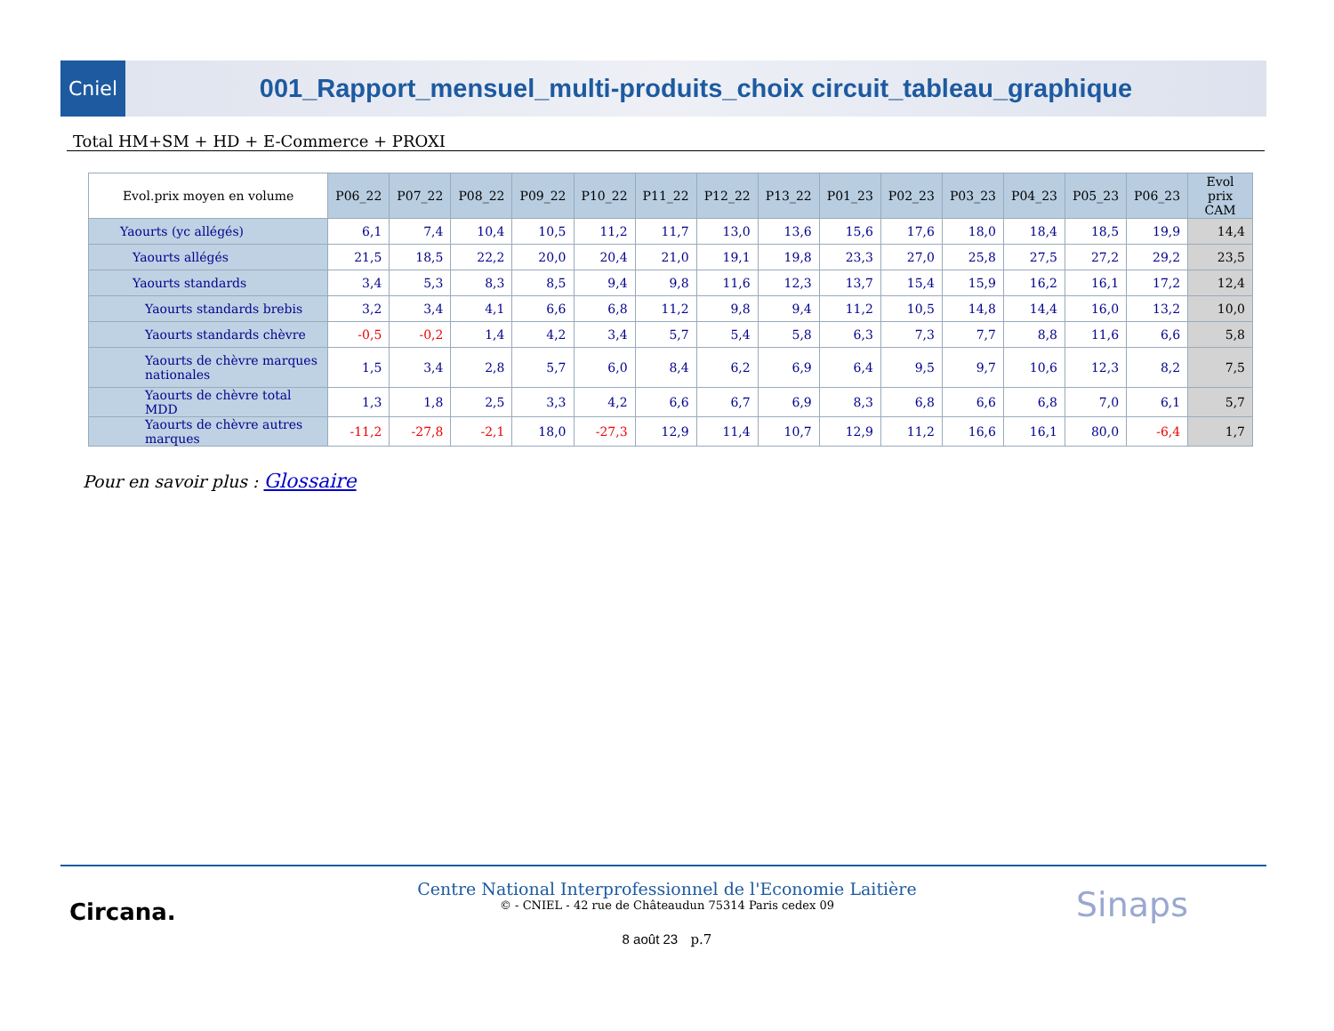Cniel
001_Rapport_mensuel_multi-produits_choix circuit_tableau_graphique
Total HM+SM + HD + E-Commerce + PROXI
| Evol.prix moyen en volume | P06_22 | P07_22 | P08_22 | P09_22 | P10_22 | P11_22 | P12_22 | P13_22 | P01_23 | P02_23 | P03_23 | P04_23 | P05_23 | P06_23 | Evol prix CAM |
| --- | --- | --- | --- | --- | --- | --- | --- | --- | --- | --- | --- | --- | --- | --- | --- |
| Yaourts (yc allégés) | 6,1 | 7,4 | 10,4 | 10,5 | 11,2 | 11,7 | 13,0 | 13,6 | 15,6 | 17,6 | 18,0 | 18,4 | 18,5 | 19,9 | 14,4 |
| Yaourts allégés | 21,5 | 18,5 | 22,2 | 20,0 | 20,4 | 21,0 | 19,1 | 19,8 | 23,3 | 27,0 | 25,8 | 27,5 | 27,2 | 29,2 | 23,5 |
| Yaourts standards | 3,4 | 5,3 | 8,3 | 8,5 | 9,4 | 9,8 | 11,6 | 12,3 | 13,7 | 15,4 | 15,9 | 16,2 | 16,1 | 17,2 | 12,4 |
| Yaourts standards brebis | 3,2 | 3,4 | 4,1 | 6,6 | 6,8 | 11,2 | 9,8 | 9,4 | 11,2 | 10,5 | 14,8 | 14,4 | 16,0 | 13,2 | 10,0 |
| Yaourts standards chèvre | -0,5 | -0,2 | 1,4 | 4,2 | 3,4 | 5,7 | 5,4 | 5,8 | 6,3 | 7,3 | 7,7 | 8,8 | 11,6 | 6,6 | 5,8 |
| Yaourts de chèvre marques nationales | 1,5 | 3,4 | 2,8 | 5,7 | 6,0 | 8,4 | 6,2 | 6,9 | 6,4 | 9,5 | 9,7 | 10,6 | 12,3 | 8,2 | 7,5 |
| Yaourts de chèvre total MDD | 1,3 | 1,8 | 2,5 | 3,3 | 4,2 | 6,6 | 6,7 | 6,9 | 8,3 | 6,8 | 6,6 | 6,8 | 7,0 | 6,1 | 5,7 |
| Yaourts de chèvre autres marques | -11,2 | -27,8 | -2,1 | 18,0 | -27,3 | 12,9 | 11,4 | 10,7 | 12,9 | 11,2 | 16,6 | 16,1 | 80,0 | -6,4 | 1,7 |
Pour en savoir plus : Glossaire
Circana.
Centre National Interprofessionnel de l'Economie Laitière
© - CNIEL - 42 rue de Châteaudun 75314 Paris cedex 09
8 août 23 p.7
Sinaps